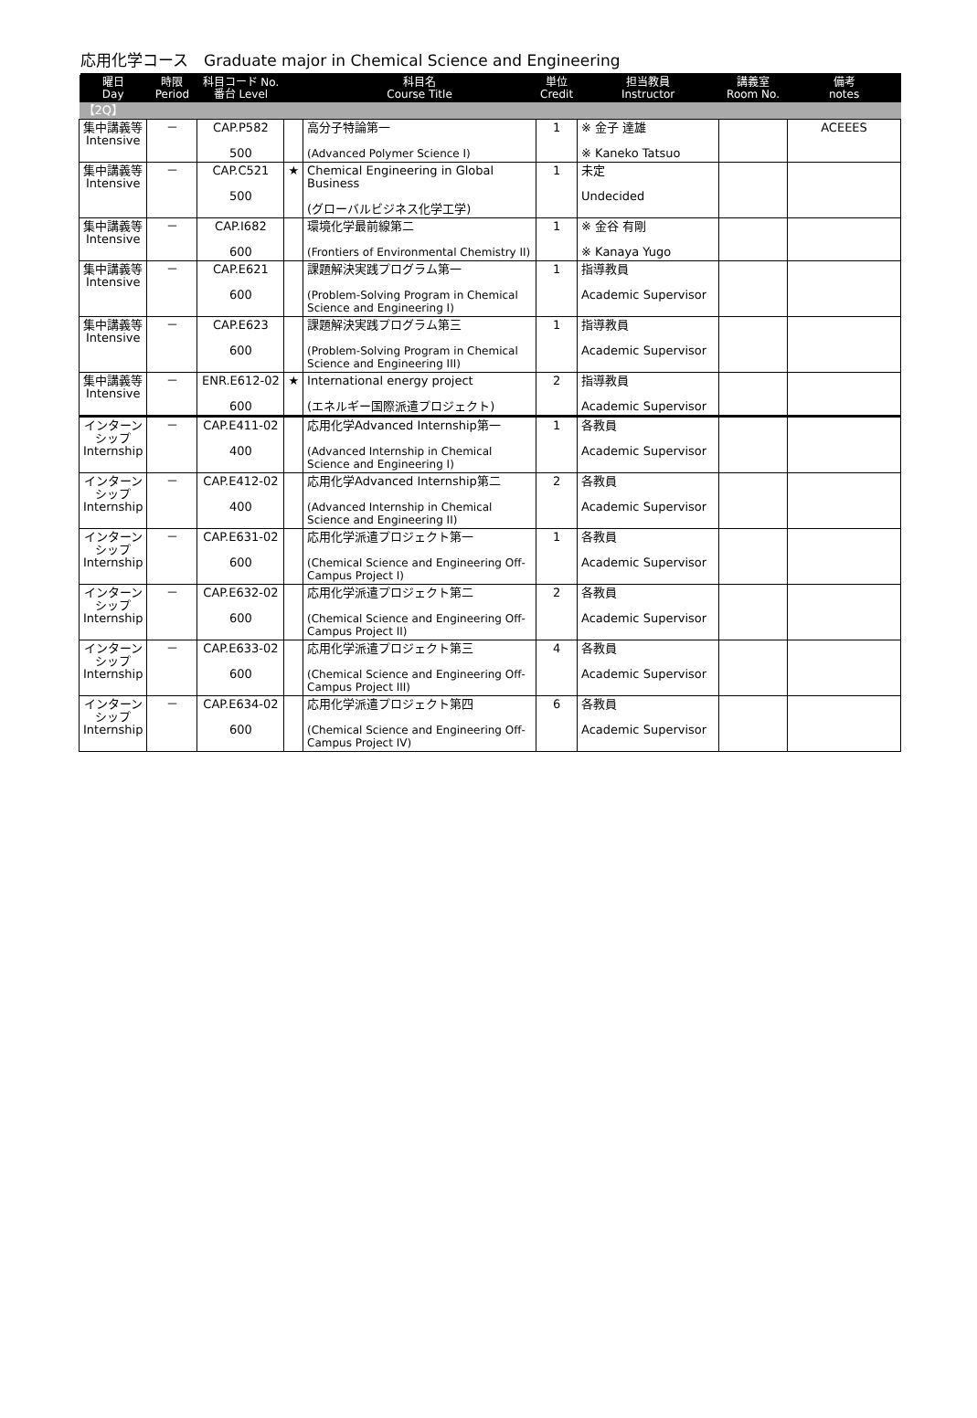応用化学コース　Graduate major in Chemical Science and Engineering
| 曜日 Day | 時限 Period | 科目コード No. 番台 Level | | 科目名 Course Title | 単位 Credit | 担当教員 Instructor | 講義室 Room No. | 備考 notes |
| --- | --- | --- | --- | --- | --- | --- | --- | --- |
| 【2Q】 | | | | | | | | |
| 集中講義等 Intensive | － | CAP.P582 500 | | 高分子特論第一 (Advanced Polymer Science I) | 1 | ※ 金子 達雄 ※ Kaneko Tatsuo | | ACEEES |
| 集中講義等 Intensive | － | CAP.C521 500 | ★ | Chemical Engineering in Global Business (グローバルビジネス化学工学) | 1 | 未定 Undecided | | |
| 集中講義等 Intensive | － | CAP.I682 600 | | 環境化学最前線第二 (Frontiers of Environmental Chemistry II) | 1 | ※ 金谷 有剛 ※ Kanaya Yugo | | |
| 集中講義等 Intensive | － | CAP.E621 600 | | 課題解決実践プログラム第一 (Problem-Solving Program in Chemical Science and Engineering I) | 1 | 指導教員 Academic Supervisor | | |
| 集中講義等 Intensive | － | CAP.E623 600 | | 課題解決実践プログラム第三 (Problem-Solving Program in Chemical Science and Engineering III) | 1 | 指導教員 Academic Supervisor | | |
| 集中講義等 Intensive | － | ENR.E612-02 600 | ★ | International energy project (エネルギー国際派遣プロジェクト) | 2 | 指導教員 Academic Supervisor | | |
| インターンシップ Internship | － | CAP.E411-02 400 | | 応用化学Advanced Internship第一 (Advanced Internship in Chemical Science and Engineering I) | 1 | 各教員 Academic Supervisor | | |
| インターンシップ Internship | － | CAP.E412-02 400 | | 応用化学Advanced Internship第二 (Advanced Internship in Chemical Science and Engineering II) | 2 | 各教員 Academic Supervisor | | |
| インターンシップ Internship | － | CAP.E631-02 600 | | 応用化学派遣プロジェクト第一 (Chemical Science and Engineering Off-Campus Project I) | 1 | 各教員 Academic Supervisor | | |
| インターンシップ Internship | － | CAP.E632-02 600 | | 応用化学派遣プロジェクト第二 (Chemical Science and Engineering Off-Campus Project II) | 2 | 各教員 Academic Supervisor | | |
| インターンシップ Internship | － | CAP.E633-02 600 | | 応用化学派遣プロジェクト第三 (Chemical Science and Engineering Off-Campus Project III) | 4 | 各教員 Academic Supervisor | | |
| インターンシップ Internship | － | CAP.E634-02 600 | | 応用化学派遣プロジェクト第四 (Chemical Science and Engineering Off-Campus Project IV) | 6 | 各教員 Academic Supervisor | | |